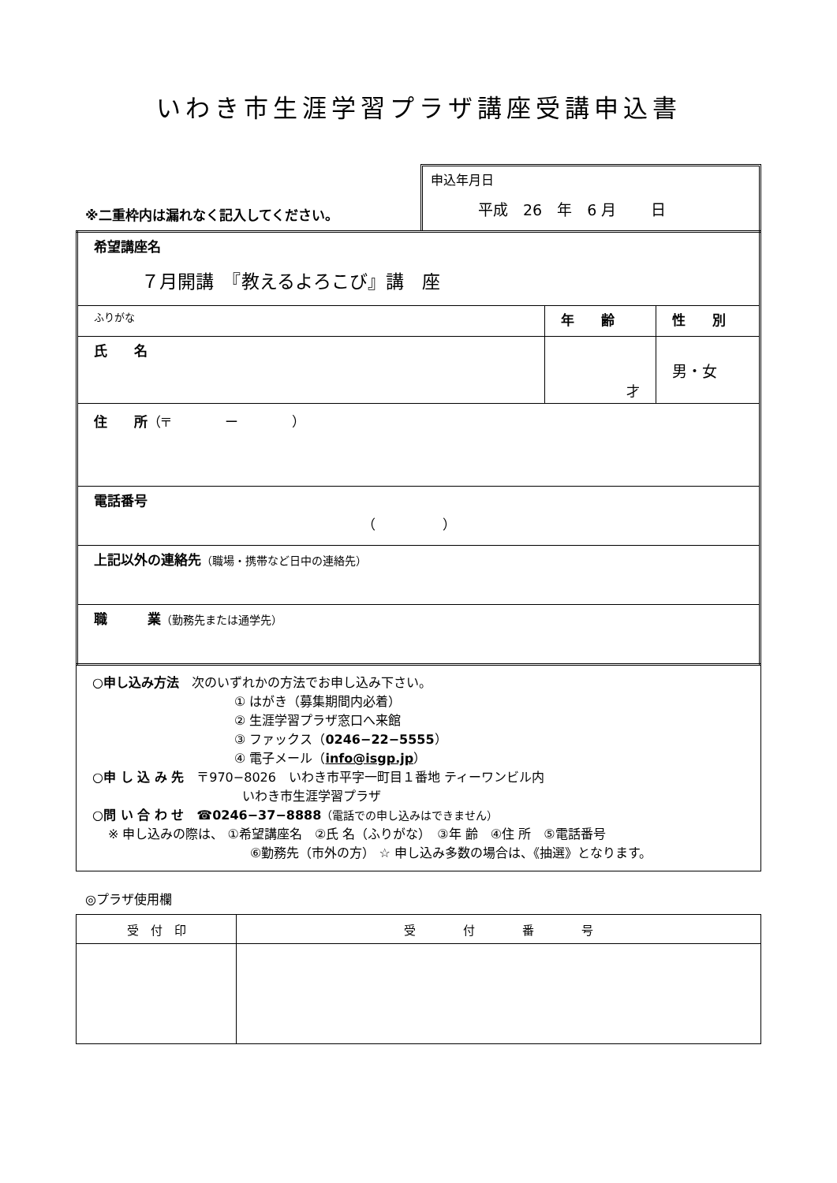いわき市生涯学習プラザ講座受講申込書
※二重枠内は漏れなく記入してください。
申込年月日
平成　26　年　6 月　　 日
| 希望講座名 ７月開講 『教えるよろこび』講 座 | | |
| ふりがな | 年 齢 | 性 別 |
| 氏 名 | 才 | 男・女 |
| 住 所 （〒 ー ） | | |
| 電話番号 （ ） | | |
| 上記以外の連絡先 （職場・携帯など日中の連絡先） | | |
| 職 業 （勤務先または通学先） | | |
○申し込み方法　次のいずれかの方法でお申し込み下さい。
① はがき（募集期間内必着）
② 生涯学習プラザ窓口へ来館
③ ファックス（0246−22−5555）
④ 電子メール（info@isgp.jp）
○申 し 込 み 先　〒970−8026　いわき市平字一町目１番地 ティーワンビル内
いわき市生涯学習プラザ
○問 い 合 わ せ　☎0246−37−8888（電話での申し込みはできません）
※ 申し込みの際は、 ①希望講座名　②氏 名（ふりがな）　③年 齢　④住 所　⑤電話番号
⑥勤務先（市外の方） ☆ 申し込み多数の場合は、《抽選》となります。
◎プラザ使用欄
| 受 付 印 | 受 付 番 号 |